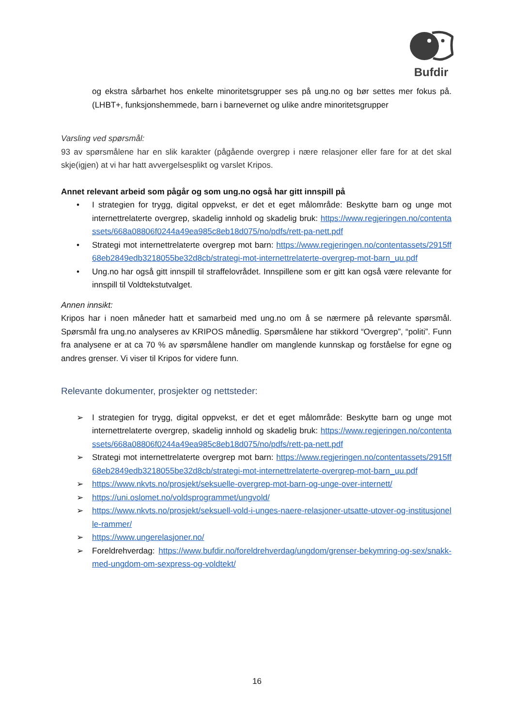Bufdir
og ekstra sårbarhet hos enkelte minoritetsgrupper ses på ung.no og bør settes mer fokus på. (LHBT+, funksjonshemmede, barn i barnevernet og ulike andre minoritetsgrupper
Varsling ved spørsmål:
93 av spørsmålene har en slik karakter (pågående overgrep i nære relasjoner eller fare for at det skal skje(igjen) at vi har hatt avvergelsesplikt og varslet Kripos.
Annet relevant arbeid som pågår og som ung.no også har gitt innspill på
• I strategien for trygg, digital oppvekst, er det et eget målområde: Beskytte barn og unge mot internettrelaterte overgrep, skadelig innhold og skadelig bruk: https://www.regjeringen.no/contentassets/668a08806f0244a49ea985c8eb18d075/no/pdfs/rett-pa-nett.pdf
• Strategi mot internettrelaterte overgrep mot barn: https://www.regjeringen.no/contentassets/2915ff68eb2849edb3218055be32d8cb/strategi-mot-internettrelaterte-overgrep-mot-barn_uu.pdf
• Ung.no har også gitt innspill til straffelovrådet. Innspillene som er gitt kan også være relevante for innspill til Voldtekstutvalget.
Annen innsikt:
Kripos har i noen måneder hatt et samarbeid med ung.no om å se nærmere på relevante spørsmål. Spørsmål fra ung.no analyseres av KRIPOS månedlig. Spørsmålene har stikkord “Overgrep”, “politi”. Funn fra analysene er at ca 70 % av spørsmålene handler om manglende kunnskap og forståelse for egne og andres grenser. Vi viser til Kripos for videre funn.
Relevante dokumenter, prosjekter og nettsteder:
➢ I strategien for trygg, digital oppvekst, er det et eget målområde: Beskytte barn og unge mot internettrelaterte overgrep, skadelig innhold og skadelig bruk: https://www.regjeringen.no/contentassets/668a08806f0244a49ea985c8eb18d075/no/pdfs/rett-pa-nett.pdf
➢ Strategi mot internettrelaterte overgrep mot barn: https://www.regjeringen.no/contentassets/2915ff68eb2849edb3218055be32d8cb/strategi-mot-internettrelaterte-overgrep-mot-barn_uu.pdf
➢ https://www.nkvts.no/prosjekt/seksuelle-overgrep-mot-barn-og-unge-over-internett/
➢ https://uni.oslomet.no/voldsprogrammet/ungvold/
➢ https://www.nkvts.no/prosjekt/seksuell-vold-i-unges-naere-relasjoner-utsatte-utover-og-institusjonelle-rammer/
➢ https://www.ungerelasjoner.no/
➢ Foreldrehverdag: https://www.bufdir.no/foreldrehverdag/ungdom/grenser-bekymring-og-sex/snakk-med-ungdom-om-sexpress-og-voldtekt/
16